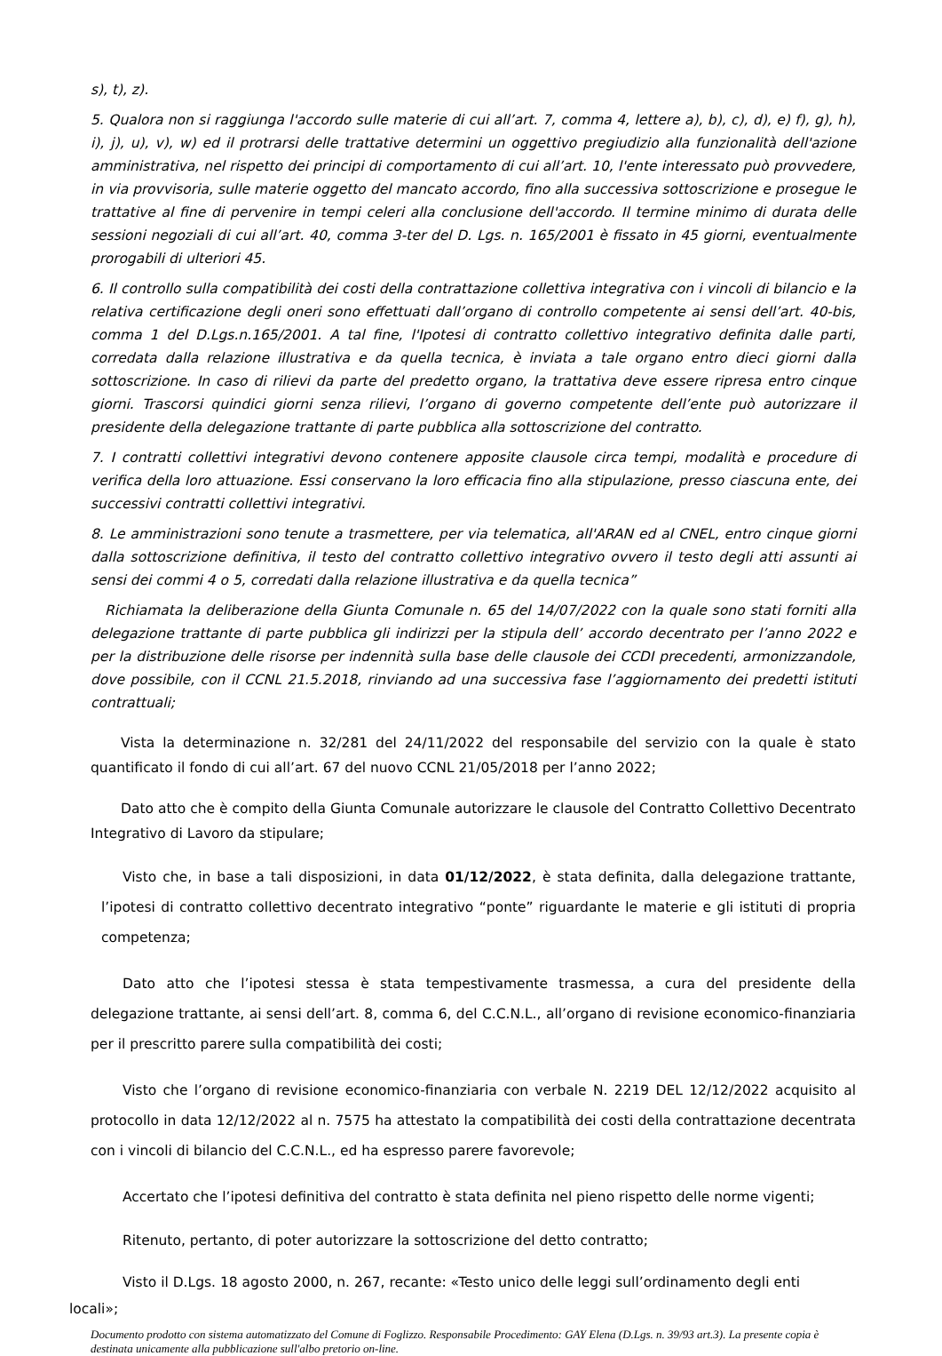s), t), z).
5. Qualora non si raggiunga l'accordo sulle materie di cui all’art. 7, comma 4, lettere a), b), c), d), e) f), g), h), i), j), u), v), w) ed il protrarsi delle trattative determini un oggettivo pregiudizio alla funzionalità dell'azione amministrativa, nel rispetto dei principi di comportamento di cui all’art. 10, l'ente interessato può provvedere, in via provvisoria, sulle materie oggetto del mancato accordo, fino alla successiva sottoscrizione e prosegue le trattative al fine di pervenire in tempi celeri alla conclusione dell'accordo. Il termine minimo di durata delle sessioni negoziali di cui all’art. 40, comma 3-ter del D. Lgs. n. 165/2001 è fissato in 45 giorni, eventualmente prorogabili di ulteriori 45.
6. Il controllo sulla compatibilità dei costi della contrattazione collettiva integrativa con i vincoli di bilancio e la relativa certificazione degli oneri sono effettuati dall’organo di controllo competente ai sensi dell’art. 40-bis, comma 1 del D.Lgs.n.165/2001. A tal fine, l'Ipotesi di contratto collettivo integrativo definita dalle parti, corredata dalla relazione illustrativa e da quella tecnica, è inviata a tale organo entro dieci giorni dalla sottoscrizione. In caso di rilievi da parte del predetto organo, la trattativa deve essere ripresa entro cinque giorni. Trascorsi quindici giorni senza rilievi, l’organo di governo competente dell’ente può autorizzare il presidente della delegazione trattante di parte pubblica alla sottoscrizione del contratto.
7. I contratti collettivi integrativi devono contenere apposite clausole circa tempi, modalità e procedure di verifica della loro attuazione. Essi conservano la loro efficacia fino alla stipulazione, presso ciascuna ente, dei successivi contratti collettivi integrativi.
8. Le amministrazioni sono tenute a trasmettere, per via telematica, all'ARAN ed al CNEL, entro cinque giorni dalla sottoscrizione definitiva, il testo del contratto collettivo integrativo ovvero il testo degli atti assunti ai sensi dei commi 4 o 5, corredati dalla relazione illustrativa e da quella tecnica”
Richiamata la deliberazione della Giunta Comunale n. 65 del 14/07/2022 con la quale sono stati forniti alla delegazione trattante di parte pubblica gli indirizzi per la stipula dell’ accordo decentrato per l’anno 2022 e per la distribuzione delle risorse per indennità sulla base delle clausole dei CCDI precedenti, armonizzandole, dove possibile, con il CCNL 21.5.2018, rinviando ad una successiva fase l’aggiornamento dei predetti istituti contrattuali;
Vista la determinazione n. 32/281 del 24/11/2022 del responsabile del servizio con la quale è stato quantificato il fondo di cui all’art. 67 del nuovo CCNL 21/05/2018 per l’anno 2022;
Dato atto che è compito della Giunta Comunale autorizzare le clausole del Contratto Collettivo Decentrato Integrativo di Lavoro da stipulare;
Visto che, in base a tali disposizioni, in data 01/12/2022, è stata definita, dalla delegazione trattante, l’ipotesi di contratto collettivo decentrato integrativo “ponte” riguardante le materie e gli istituti di propria competenza;
Dato atto che l’ipotesi stessa è stata tempestivamente trasmessa, a cura del presidente della delegazione trattante, ai sensi dell’art. 8, comma 6, del C.C.N.L., all’organo di revisione economico-finanziaria per il prescritto parere sulla compatibilità dei costi;
Visto che l’organo di revisione economico-finanziaria con verbale N. 2219 DEL 12/12/2022 acquisito al protocollo in data 12/12/2022 al n. 7575 ha attestato la compatibilità dei costi della contrattazione decentrata con i vincoli di bilancio del C.C.N.L., ed ha espresso parere favorevole;
Accertato che l’ipotesi definitiva del contratto è stata definita nel pieno rispetto delle norme vigenti;
Ritenuto, pertanto, di poter autorizzare la sottoscrizione del detto contratto;
Visto il D.Lgs. 18 agosto 2000, n. 267, recante: «Testo unico delle leggi sull’ordinamento degli enti
locali»;
Documento prodotto con sistema automatizzato del Comune di Foglizzo. Responsabile Procedimento: GAY Elena (D.Lgs. n. 39/93 art.3). La presente copia è destinata unicamente alla pubblicazione sull'albo pretorio on-line.